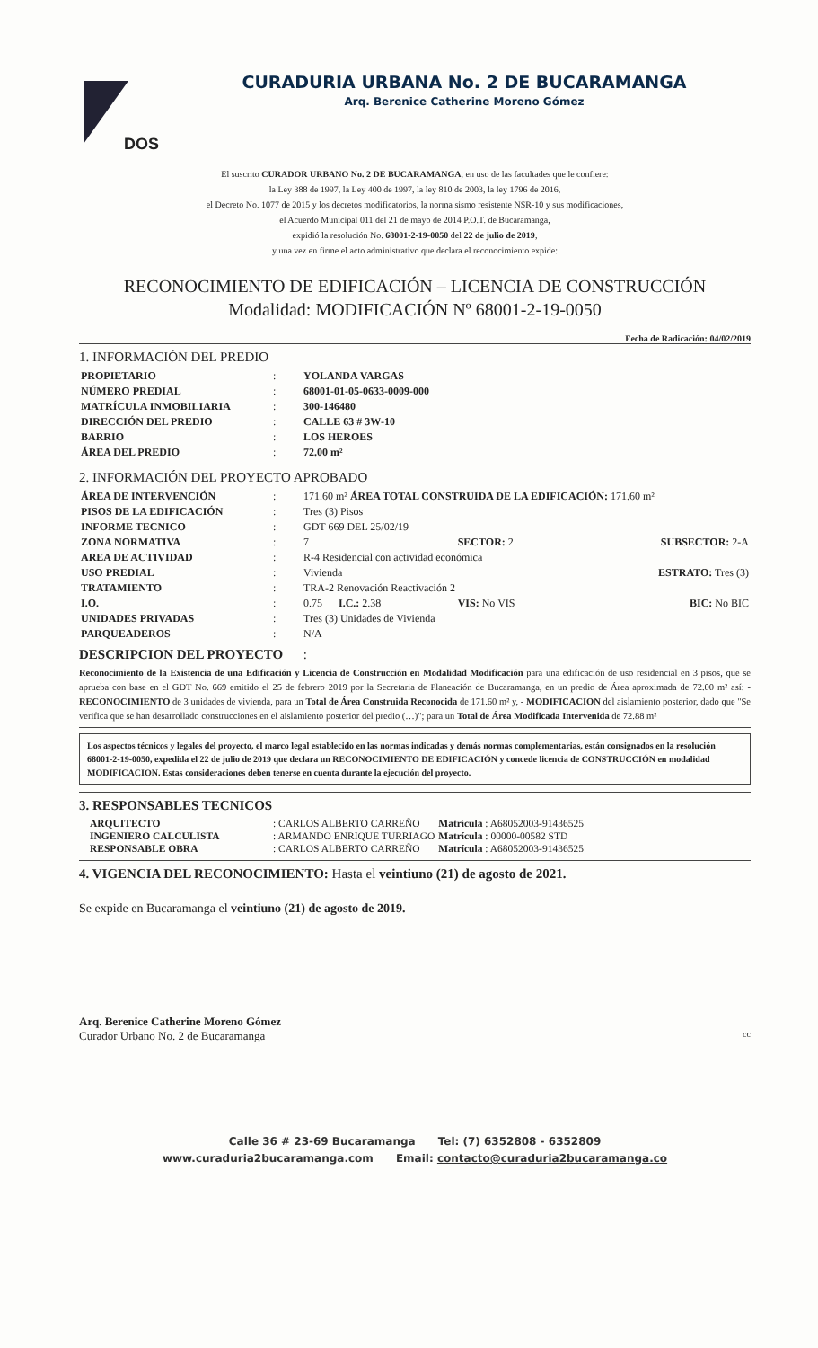DOS
CURADURIA URBANA No. 2 DE BUCARAMANGA
Arq. Berenice Catherine Moreno Gómez
El suscrito CURADOR URBANO No. 2 DE BUCARAMANGA, en uso de las facultades que le confiere:
la Ley 388 de 1997, la Ley 400 de 1997, la ley 810 de 2003, la ley 1796 de 2016,
el Decreto No. 1077 de 2015 y los decretos modificatorios, la norma sismo resistente NSR-10 y sus modificaciones,
el Acuerdo Municipal 011 del 21 de mayo de 2014 P.O.T. de Bucaramanga,
expidió la resolución No. 68001-2-19-0050 del 22 de julio de 2019,
y una vez en firme el acto administrativo que declara el reconocimiento expide:
RECONOCIMIENTO DE EDIFICACIÓN – LICENCIA DE CONSTRUCCIÓN
Modalidad: MODIFICACIÓN Nº 68001-2-19-0050
Fecha de Radicación: 04/02/2019
1. INFORMACIÓN DEL PREDIO
| PROPIETARIO | : | YOLANDA VARGAS |
| NÚMERO PREDIAL | : | 68001-01-05-0633-0009-000 |
| MATRÍCULA INMOBILIARIA | : | 300-146480 |
| DIRECCIÓN DEL PREDIO | : | CALLE 63 # 3W-10 |
| BARRIO | : | LOS HEROES |
| ÁREA DEL PREDIO | : | 72.00 m² |
2. INFORMACIÓN DEL PROYECTO APROBADO
| ÁREA DE INTERVENCIÓN | : | 171.60 m² ÁREA TOTAL CONSTRUIDA DE LA EDIFICACIÓN: 171.60 m² | | |
| PISOS DE LA EDIFICACIÓN | : | Tres (3) Pisos | | |
| INFORME TECNICO | : | GDT 669 DEL 25/02/19 | | |
| ZONA NORMATIVA | : | 7 | SECTOR: 2 | SUBSECTOR: 2-A |
| AREA DE ACTIVIDAD | : | R-4 Residencial con actividad económica | | |
| USO PREDIAL | : | Vivienda | | ESTRATO: Tres (3) |
| TRATAMIENTO | : | TRA-2 Renovación Reactivación 2 | | |
| I.O. | : | 0.75 I.C.: 2.38 | VIS: No VIS | BIC: No BIC |
| UNIDADES PRIVADAS | : | Tres (3) Unidades de Vivienda | | |
| PARQUEADEROS | : | N/A | | |
DESCRIPCION DEL PROYECTO :
Reconocimiento de la Existencia de una Edificación y Licencia de Construcción en Modalidad Modificación para una edificación de uso residencial en 3 pisos, que se aprueba con base en el GDT No. 669 emitido el 25 de febrero 2019 por la Secretaria de Planeación de Bucaramanga, en un predio de Área aproximada de 72.00 m² así: - RECONOCIMIENTO de 3 unidades de vivienda, para un Total de Área Construida Reconocida de 171.60 m² y, - MODIFICACION del aislamiento posterior, dado que "Se verifica que se han desarrollado construcciones en el aislamiento posterior del predio (…)"; para un Total de Área Modificada Intervenida de 72.88 m²
Los aspectos técnicos y legales del proyecto, el marco legal establecido en las normas indicadas y demás normas complementarias, están consignados en la resolución 68001-2-19-0050, expedida el 22 de julio de 2019 que declara un RECONOCIMIENTO DE EDIFICACIÓN y concede licencia de CONSTRUCCIÓN en modalidad MODIFICACION. Estas consideraciones deben tenerse en cuenta durante la ejecución del proyecto.
3. RESPONSABLES TECNICOS
| ARQUITECTO | : CARLOS ALBERTO CARREÑO | Matrícula : A68052003-91436525 |
| INGENIERO CALCULISTA | : ARMANDO ENRIQUE TURRIAGO | Matrícula : 00000-00582 STD |
| RESPONSABLE OBRA | : CARLOS ALBERTO CARREÑO | Matrícula : A68052003-91436525 |
4. VIGENCIA DEL RECONOCIMIENTO: Hasta el veintiuno (21) de agosto de 2021.
Se expide en Bucaramanga el veintiuno (21) de agosto de 2019.
Arq. Berenice Catherine Moreno Gómez
Curador Urbano No. 2 de Bucaramanga cc
Calle 36 # 23-69 Bucaramanga Tel: (7) 6352808 - 6352809
www.curaduria2bucaramanga.com Email: contacto@curaduria2bucaramanga.co